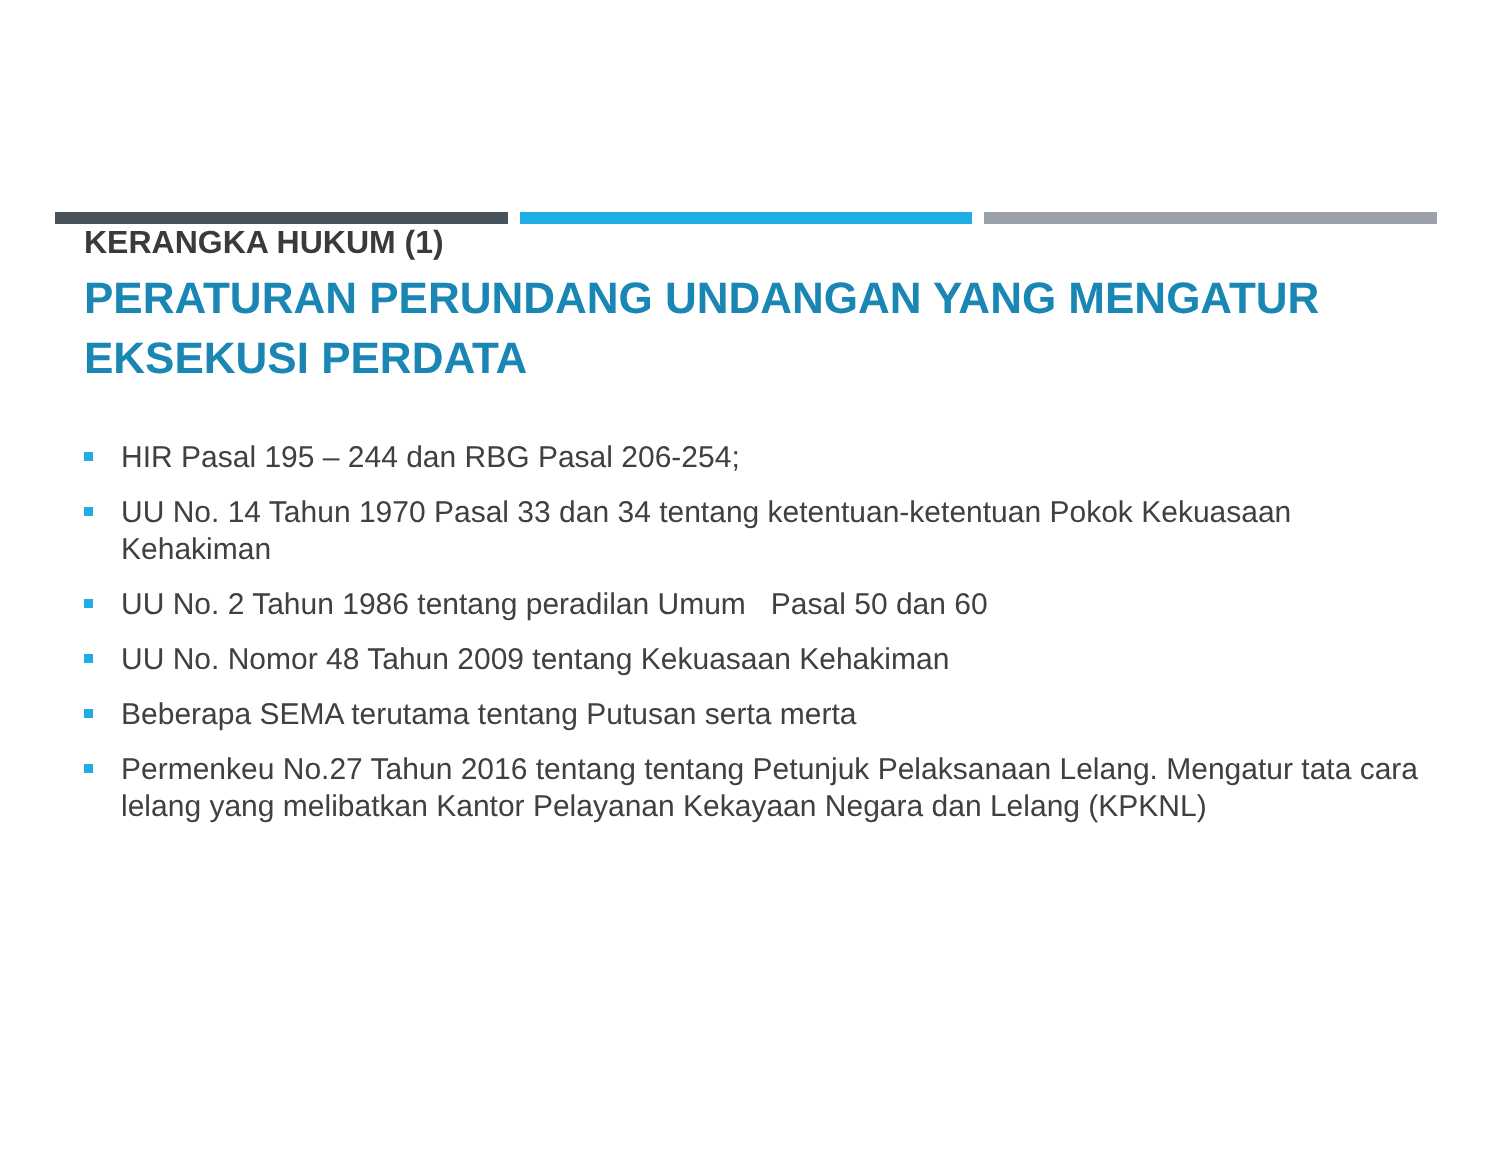KERANGKA HUKUM (1)
PERATURAN PERUNDANG UNDANGAN YANG MENGATUR EKSEKUSI PERDATA
HIR Pasal 195 – 244 dan RBG Pasal 206-254;
UU No. 14 Tahun 1970 Pasal 33 dan 34 tentang ketentuan-ketentuan Pokok Kekuasaan Kehakiman
UU No. 2 Tahun 1986 tentang peradilan Umum Pasal 50 dan 60
UU No. Nomor 48 Tahun 2009 tentang Kekuasaan Kehakiman
Beberapa SEMA terutama tentang Putusan serta merta
Permenkeu No.27 Tahun 2016 tentang tentang Petunjuk Pelaksanaan Lelang. Mengatur tata cara lelang yang melibatkan Kantor Pelayanan Kekayaan Negara dan Lelang (KPKNL)